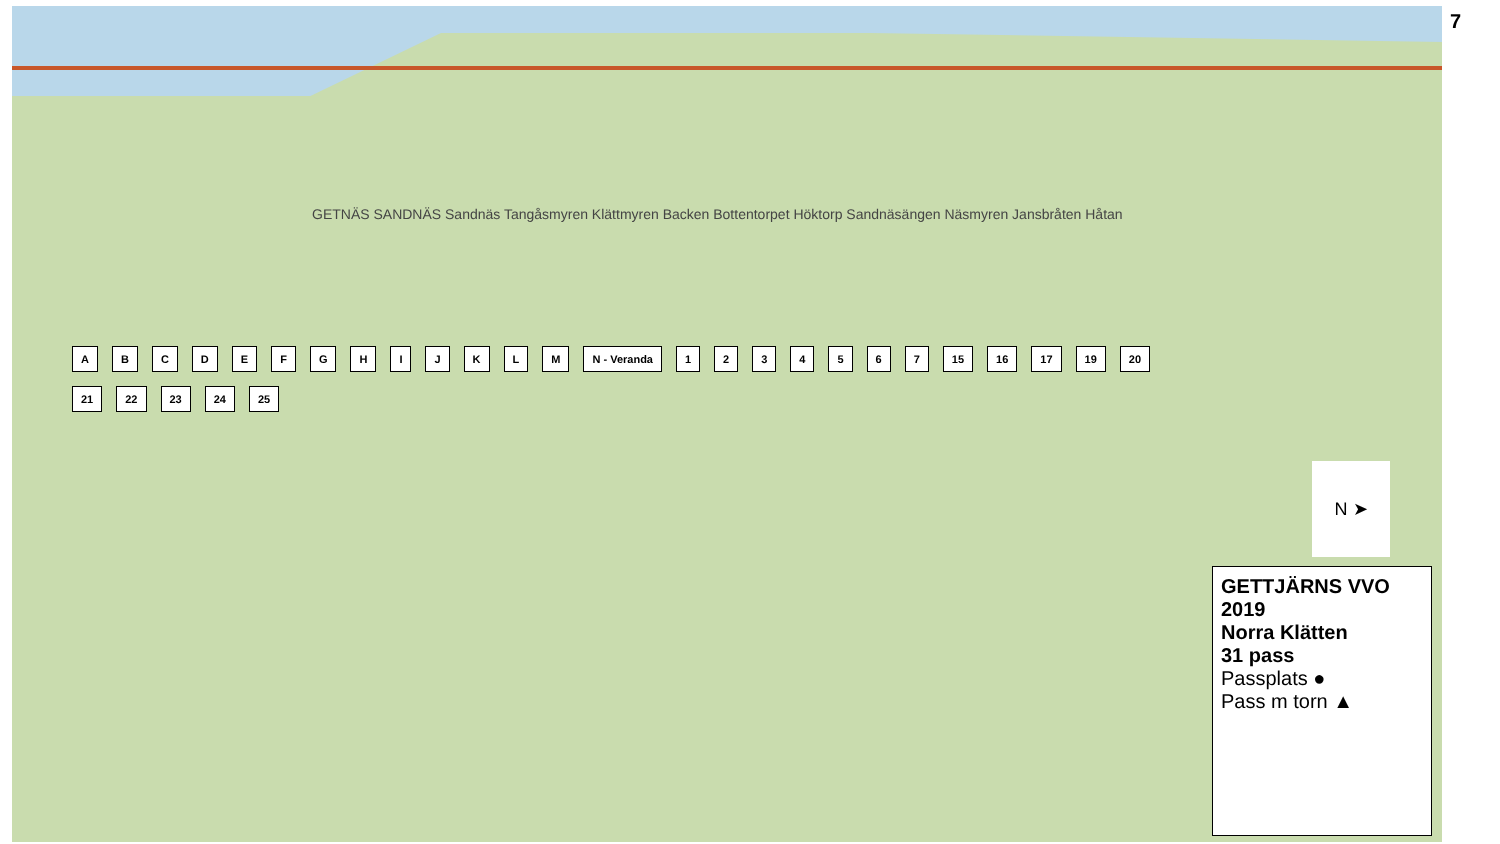GETTJÄRNS VVO 2019
Norra Klätten
31 pass
Passplats ●
Pass m torn ▲
N ➤
ABCDEFGHIJKLM N - Veranda 1234567 15 16 17 19 20 21 22 23 24 25
GETNÄS SANDNÄS Sandnäs Tangåsmyren Klättmyren Backen Bottentorpet Höktorp Sandnäsängen Näsmyren Jansbråten Håtan
7